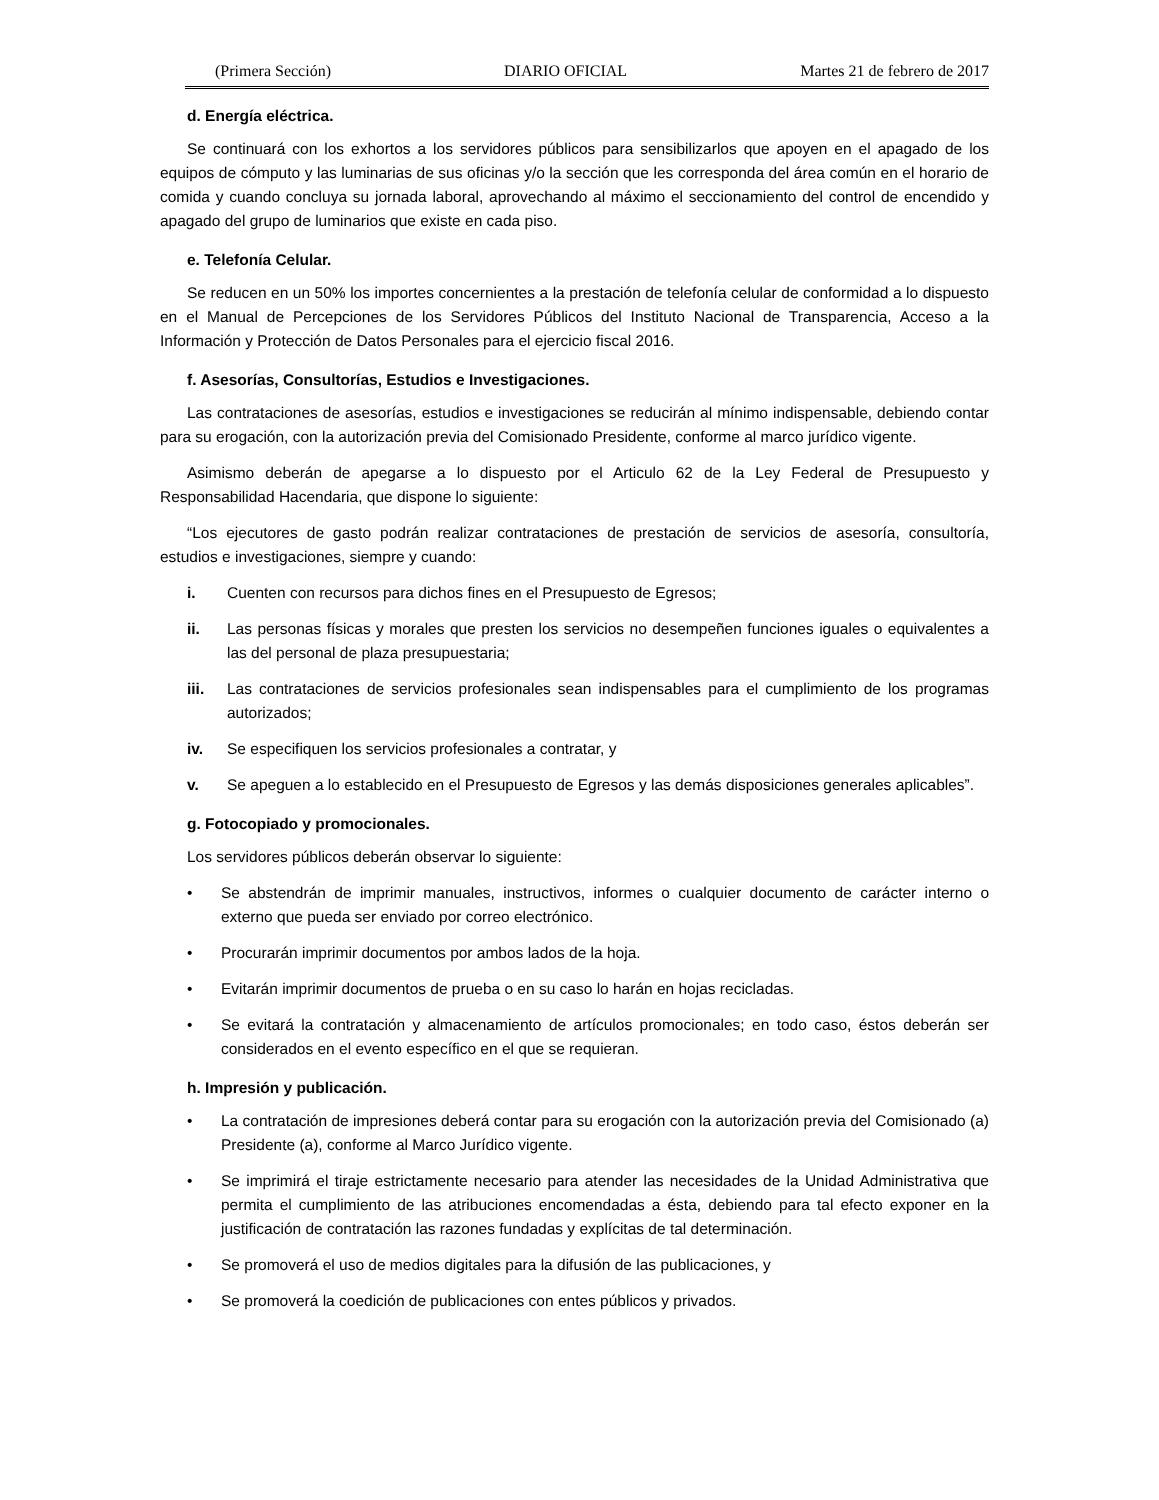(Primera Sección) DIARIO OFICIAL Martes 21 de febrero de 2017
d. Energía eléctrica.
Se continuará con los exhortos a los servidores públicos para sensibilizarlos que apoyen en el apagado de los equipos de cómputo y las luminarias de sus oficinas y/o la sección que les corresponda del área común en el horario de comida y cuando concluya su jornada laboral, aprovechando al máximo el seccionamiento del control de encendido y apagado del grupo de luminarios que existe en cada piso.
e. Telefonía Celular.
Se reducen en un 50% los importes concernientes a la prestación de telefonía celular de conformidad a lo dispuesto en el Manual de Percepciones de los Servidores Públicos del Instituto Nacional de Transparencia, Acceso a la Información y Protección de Datos Personales para el ejercicio fiscal 2016.
f. Asesorías, Consultorías, Estudios e Investigaciones.
Las contrataciones de asesorías, estudios e investigaciones se reducirán al mínimo indispensable, debiendo contar para su erogación, con la autorización previa del Comisionado Presidente, conforme al marco jurídico vigente.
Asimismo deberán de apegarse a lo dispuesto por el Articulo 62 de la Ley Federal de Presupuesto y Responsabilidad Hacendaria, que dispone lo siguiente:
“Los ejecutores de gasto podrán realizar contrataciones de prestación de servicios de asesoría, consultoría, estudios e investigaciones, siempre y cuando:
i. Cuenten con recursos para dichos fines en el Presupuesto de Egresos;
ii. Las personas físicas y morales que presten los servicios no desempeñen funciones iguales o equivalentes a las del personal de plaza presupuestaria;
iii. Las contrataciones de servicios profesionales sean indispensables para el cumplimiento de los programas autorizados;
iv. Se especifiquen los servicios profesionales a contratar, y
v. Se apeguen a lo establecido en el Presupuesto de Egresos y las demás disposiciones generales aplicables”.
g. Fotocopiado y promocionales.
Los servidores públicos deberán observar lo siguiente:
• Se abstendrán de imprimir manuales, instructivos, informes o cualquier documento de carácter interno o externo que pueda ser enviado por correo electrónico.
• Procurarán imprimir documentos por ambos lados de la hoja.
• Evitarán imprimir documentos de prueba o en su caso lo harán en hojas recicladas.
• Se evitará la contratación y almacenamiento de artículos promocionales; en todo caso, éstos deberán ser considerados en el evento específico en el que se requieran.
h. Impresión y publicación.
• La contratación de impresiones deberá contar para su erogación con la autorización previa del Comisionado (a) Presidente (a), conforme al Marco Jurídico vigente.
• Se imprimirá el tiraje estrictamente necesario para atender las necesidades de la Unidad Administrativa que permita el cumplimiento de las atribuciones encomendadas a ésta, debiendo para tal efecto exponer en la justificación de contratación las razones fundadas y explícitas de tal determinación.
• Se promoverá el uso de medios digitales para la difusión de las publicaciones, y
• Se promoverá la coedición de publicaciones con entes públicos y privados.